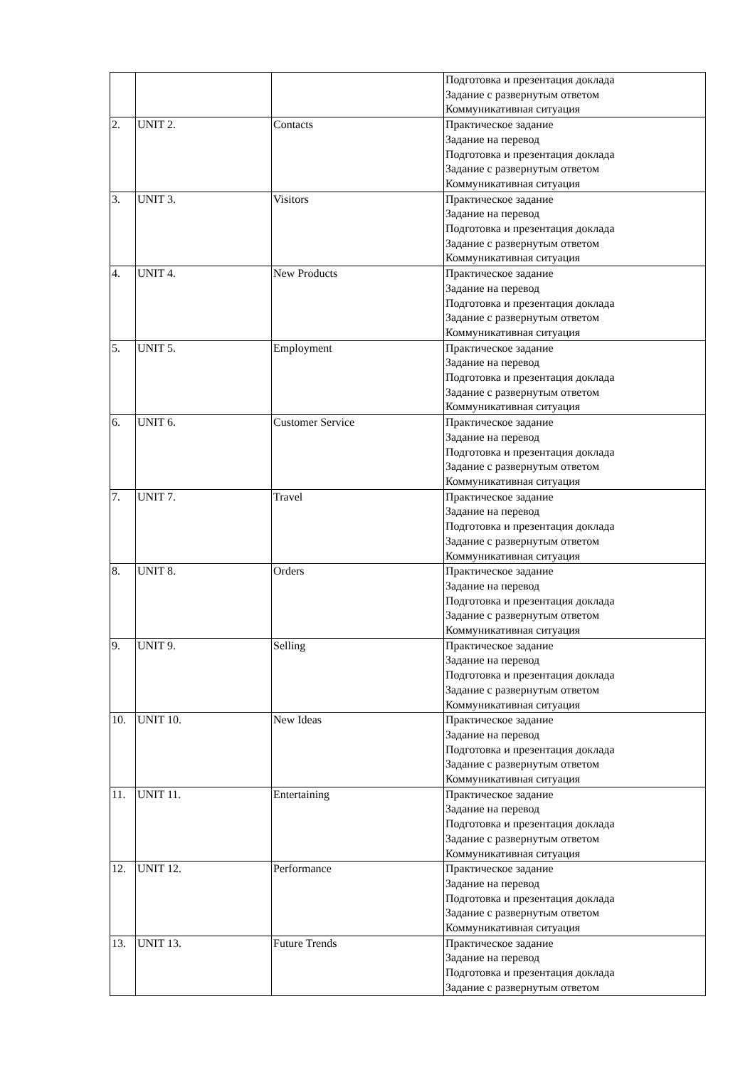| | | | Подготовка и презентация доклада Задание с развернутым ответом Коммуникативная ситуация |
| 2. | UNIT 2. | Contacts | Практическое задание Задание на перевод Подготовка и презентация доклада Задание с развернутым ответом Коммуникативная ситуация |
| 3. | UNIT 3. | Visitors | Практическое задание Задание на перевод Подготовка и презентация доклада Задание с развернутым ответом Коммуникативная ситуация |
| 4. | UNIT 4. | New Products | Практическое задание Задание на перевод Подготовка и презентация доклада Задание с развернутым ответом Коммуникативная ситуация |
| 5. | UNIT 5. | Employment | Практическое задание Задание на перевод Подготовка и презентация доклада Задание с развернутым ответом Коммуникативная ситуация |
| 6. | UNIT 6. | Customer Service | Практическое задание Задание на перевод Подготовка и презентация доклада Задание с развернутым ответом Коммуникативная ситуация |
| 7. | UNIT 7. | Travel | Практическое задание Задание на перевод Подготовка и презентация доклада Задание с развернутым ответом Коммуникативная ситуация |
| 8. | UNIT 8. | Orders | Практическое задание Задание на перевод Подготовка и презентация доклада Задание с развернутым ответом Коммуникативная ситуация |
| 9. | UNIT 9. | Selling | Практическое задание Задание на перевод Подготовка и презентация доклада Задание с развернутым ответом Коммуникативная ситуация |
| 10. | UNIT 10. | New Ideas | Практическое задание Задание на перевод Подготовка и презентация доклада Задание с развернутым ответом Коммуникативная ситуация |
| 11. | UNIT 11. | Entertaining | Практическое задание Задание на перевод Подготовка и презентация доклада Задание с развернутым ответом Коммуникативная ситуация |
| 12. | UNIT 12. | Performance | Практическое задание Задание на перевод Подготовка и презентация доклада Задание с развернутым ответом Коммуникативная ситуация |
| 13. | UNIT 13. | Future Trends | Практическое задание Задание на перевод Подготовка и презентация доклада Задание с развернутым ответом |